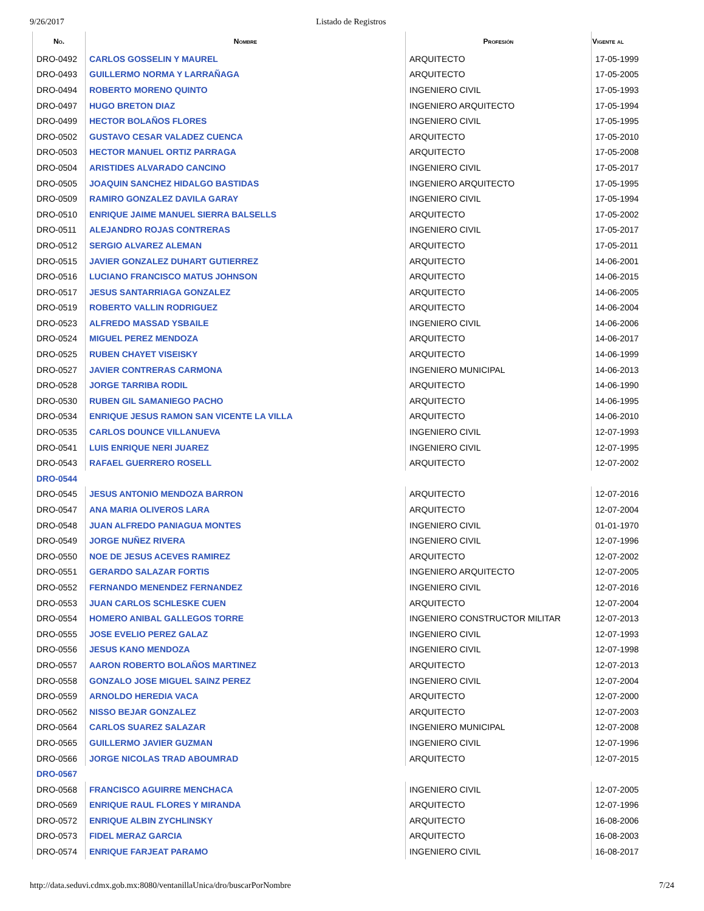9/26/2017 Listado de Registros
| No. | Nombre | Profesión | Vigente al |
| --- | --- | --- | --- |
| DRO-0492 | CARLOS GOSSELIN Y MAUREL | ARQUITECTO | 17-05-1999 |
| DRO-0493 | GUILLERMO NORMA Y LARRAÑAGA | ARQUITECTO | 17-05-2005 |
| DRO-0494 | ROBERTO MORENO QUINTO | INGENIERO CIVIL | 17-05-1993 |
| DRO-0497 | HUGO BRETON DIAZ | INGENIERO ARQUITECTO | 17-05-1994 |
| DRO-0499 | HECTOR BOLAÑOS FLORES | INGENIERO CIVIL | 17-05-1995 |
| DRO-0502 | GUSTAVO CESAR VALADEZ CUENCA | ARQUITECTO | 17-05-2010 |
| DRO-0503 | HECTOR MANUEL ORTIZ PARRAGA | ARQUITECTO | 17-05-2008 |
| DRO-0504 | ARISTIDES ALVARADO CANCINO | INGENIERO CIVIL | 17-05-2017 |
| DRO-0505 | JOAQUIN SANCHEZ HIDALGO BASTIDAS | INGENIERO ARQUITECTO | 17-05-1995 |
| DRO-0509 | RAMIRO GONZALEZ DAVILA GARAY | INGENIERO CIVIL | 17-05-1994 |
| DRO-0510 | ENRIQUE JAIME MANUEL SIERRA BALSELLS | ARQUITECTO | 17-05-2002 |
| DRO-0511 | ALEJANDRO ROJAS CONTRERAS | INGENIERO CIVIL | 17-05-2017 |
| DRO-0512 | SERGIO ALVAREZ ALEMAN | ARQUITECTO | 17-05-2011 |
| DRO-0515 | JAVIER GONZALEZ DUHART GUTIERREZ | ARQUITECTO | 14-06-2001 |
| DRO-0516 | LUCIANO FRANCISCO MATUS JOHNSON | ARQUITECTO | 14-06-2015 |
| DRO-0517 | JESUS SANTARRIAGA GONZALEZ | ARQUITECTO | 14-06-2005 |
| DRO-0519 | ROBERTO VALLIN RODRIGUEZ | ARQUITECTO | 14-06-2004 |
| DRO-0523 | ALFREDO MASSAD YSBAILE | INGENIERO CIVIL | 14-06-2006 |
| DRO-0524 | MIGUEL PEREZ MENDOZA | ARQUITECTO | 14-06-2017 |
| DRO-0525 | RUBEN CHAYET VISEISKY | ARQUITECTO | 14-06-1999 |
| DRO-0527 | JAVIER CONTRERAS CARMONA | INGENIERO MUNICIPAL | 14-06-2013 |
| DRO-0528 | JORGE TARRIBA RODIL | ARQUITECTO | 14-06-1990 |
| DRO-0530 | RUBEN GIL SAMANIEGO PACHO | ARQUITECTO | 14-06-1995 |
| DRO-0534 | ENRIQUE JESUS RAMON SAN VICENTE LA VILLA | ARQUITECTO | 14-06-2010 |
| DRO-0535 | CARLOS DOUNCE VILLANUEVA | INGENIERO CIVIL | 12-07-1993 |
| DRO-0541 | LUIS ENRIQUE NERI JUAREZ | INGENIERO CIVIL | 12-07-1995 |
| DRO-0543 | RAFAEL GUERRERO ROSELL | ARQUITECTO | 12-07-2002 |
| DRO-0544 | | | |
| DRO-0545 | JESUS ANTONIO MENDOZA BARRON | ARQUITECTO | 12-07-2016 |
| DRO-0547 | ANA MARIA OLIVEROS LARA | ARQUITECTO | 12-07-2004 |
| DRO-0548 | JUAN ALFREDO PANIAGUA MONTES | INGENIERO CIVIL | 01-01-1970 |
| DRO-0549 | JORGE NUÑEZ RIVERA | INGENIERO CIVIL | 12-07-1996 |
| DRO-0550 | NOE DE JESUS ACEVES RAMIREZ | ARQUITECTO | 12-07-2002 |
| DRO-0551 | GERARDO SALAZAR FORTIS | INGENIERO ARQUITECTO | 12-07-2005 |
| DRO-0552 | FERNANDO MENENDEZ FERNANDEZ | INGENIERO CIVIL | 12-07-2016 |
| DRO-0553 | JUAN CARLOS SCHLESKE CUEN | ARQUITECTO | 12-07-2004 |
| DRO-0554 | HOMERO ANIBAL GALLEGOS TORRE | INGENIERO CONSTRUCTOR MILITAR | 12-07-2013 |
| DRO-0555 | JOSE EVELIO PEREZ GALAZ | INGENIERO CIVIL | 12-07-1993 |
| DRO-0556 | JESUS KANO MENDOZA | INGENIERO CIVIL | 12-07-1998 |
| DRO-0557 | AARON ROBERTO BOLAÑOS MARTINEZ | ARQUITECTO | 12-07-2013 |
| DRO-0558 | GONZALO JOSE MIGUEL SAINZ PEREZ | INGENIERO CIVIL | 12-07-2004 |
| DRO-0559 | ARNOLDO HEREDIA VACA | ARQUITECTO | 12-07-2000 |
| DRO-0562 | NISSO BEJAR GONZALEZ | ARQUITECTO | 12-07-2003 |
| DRO-0564 | CARLOS SUAREZ SALAZAR | INGENIERO MUNICIPAL | 12-07-2008 |
| DRO-0565 | GUILLERMO JAVIER GUZMAN | INGENIERO CIVIL | 12-07-1996 |
| DRO-0566 | JORGE NICOLAS TRAD ABOUMRAD | ARQUITECTO | 12-07-2015 |
| DRO-0567 | | | |
| DRO-0568 | FRANCISCO AGUIRRE MENCHACA | INGENIERO CIVIL | 12-07-2005 |
| DRO-0569 | ENRIQUE RAUL FLORES Y MIRANDA | ARQUITECTO | 12-07-1996 |
| DRO-0572 | ENRIQUE ALBIN ZYCHLINSKY | ARQUITECTO | 16-08-2006 |
| DRO-0573 | FIDEL MERAZ GARCIA | ARQUITECTO | 16-08-2003 |
| DRO-0574 | ENRIQUE FARJEAT PARAMO | INGENIERO CIVIL | 16-08-2017 |
http://data.seduvi.cdmx.gob.mx:8080/ventanillaUnica/dro/buscarPorNombre 7/24